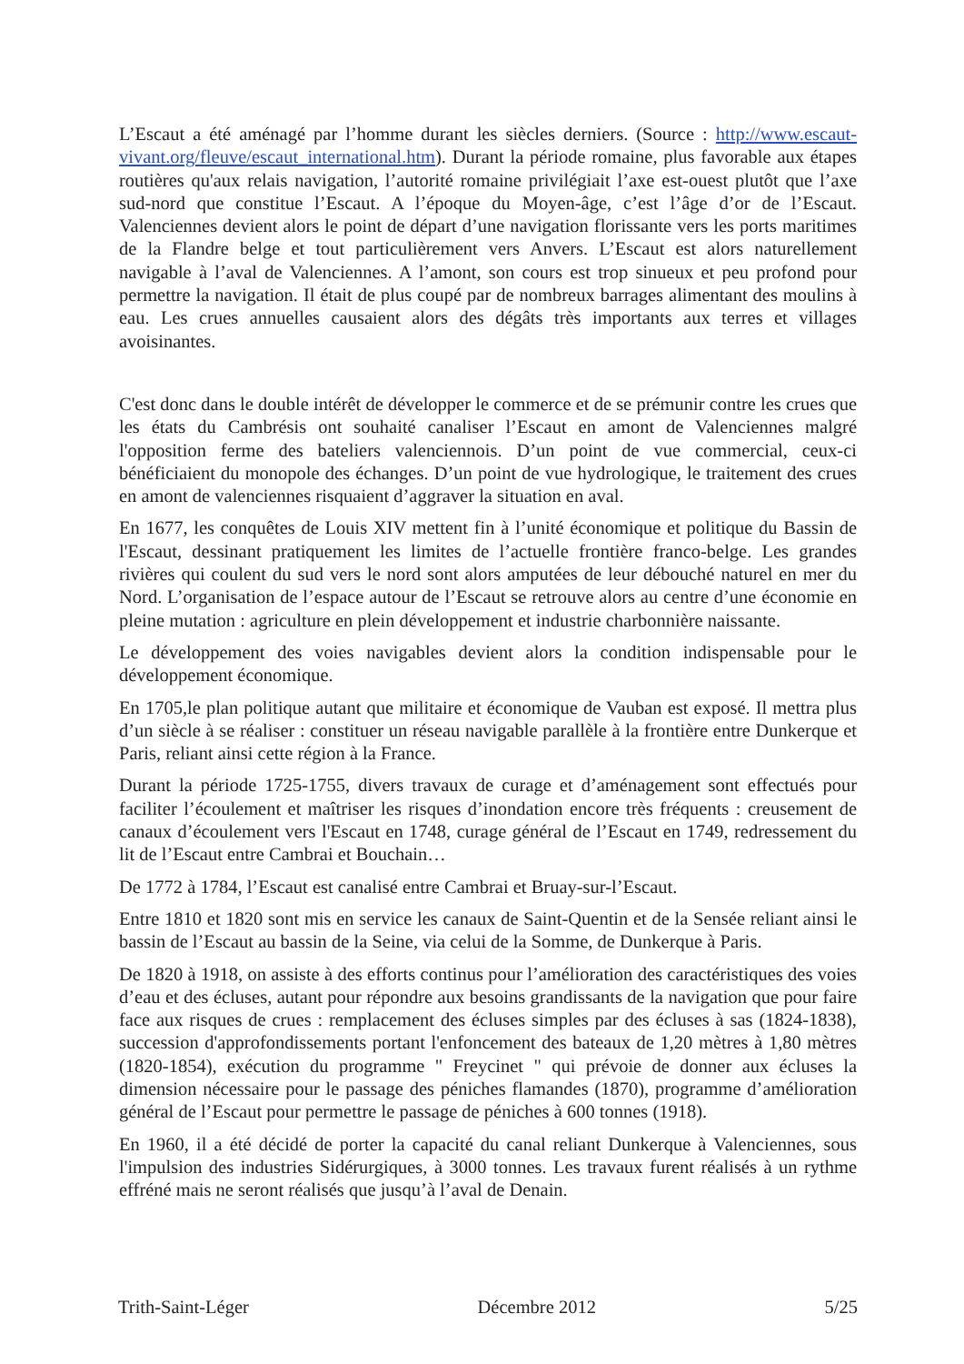L’Escaut a été aménagé par l’homme durant les siècles derniers. (Source : http://www.escaut-vivant.org/fleuve/escaut_international.htm). Durant la période romaine, plus favorable aux étapes routières qu'aux relais navigation, l’autorité romaine privilégiait l’axe est-ouest plutôt que l’axe sud-nord que constitue l’Escaut. A l’époque du Moyen-âge, c’est l’âge d’or de l’Escaut. Valenciennes devient alors le point de départ d’une navigation florissante vers les ports maritimes de la Flandre belge et tout particulièrement vers Anvers. L’Escaut est alors naturellement navigable à l’aval de Valenciennes. A l’amont, son cours est trop sinueux et peu profond pour permettre la navigation. Il était de plus coupé par de nombreux barrages alimentant des moulins à eau. Les crues annuelles causaient alors des dégâts très importants aux terres et villages avoisinantes.
C'est donc dans le double intérêt de développer le commerce et de se prémunir contre les crues que les états du Cambrésis ont souhaité canaliser l’Escaut en amont de Valenciennes malgré l'opposition ferme des bateliers valenciennois. D’un point de vue commercial, ceux-ci bénéficiaient du monopole des échanges. D’un point de vue hydrologique, le traitement des crues en amont de valenciennes risquaient d’aggraver la situation en aval.
En 1677, les conquêtes de Louis XIV mettent fin à l’unité économique et politique du Bassin de l'Escaut, dessinant pratiquement les limites de l’actuelle frontière franco-belge. Les grandes rivières qui coulent du sud vers le nord sont alors amputées de leur débouché naturel en mer du Nord. L’organisation de l’espace autour de l’Escaut se retrouve alors au centre d’une économie en pleine mutation : agriculture en plein développement et industrie charbonnière naissante.
Le développement des voies navigables devient alors la condition indispensable pour le développement économique.
En 1705,le plan politique autant que militaire et économique de Vauban est exposé. Il mettra plus d’un siècle à se réaliser : constituer un réseau navigable parallèle à la frontière entre Dunkerque et Paris, reliant ainsi cette région à la France.
Durant la période 1725-1755, divers travaux de curage et d’aménagement sont effectués pour faciliter l’écoulement et maîtriser les risques d’inondation encore très fréquents : creusement de canaux d’écoulement vers l'Escaut en 1748, curage général de l’Escaut en 1749, redressement du lit de l’Escaut entre Cambrai et Bouchain…
De 1772 à 1784, l’Escaut est canalisé entre Cambrai et Bruay-sur-l’Escaut.
Entre 1810 et 1820 sont mis en service les canaux de Saint-Quentin et de la Sensée reliant ainsi le bassin de l’Escaut au bassin de la Seine, via celui de la Somme, de Dunkerque à Paris.
De 1820 à 1918, on assiste à des efforts continus pour l’amélioration des caractéristiques des voies d’eau et des écluses, autant pour répondre aux besoins grandissants de la navigation que pour faire face aux risques de crues : remplacement des écluses simples par des écluses à sas (1824-1838), succession d'approfondissements portant l'enfoncement des bateaux de 1,20 mètres à 1,80 mètres (1820-1854), exécution du programme " Freycinet " qui prévoie de donner aux écluses la dimension nécessaire pour le passage des péniches flamandes (1870), programme d’amélioration général de l’Escaut pour permettre le passage de péniches à 600 tonnes (1918).
En 1960, il a été décidé de porter la capacité du canal reliant Dunkerque à Valenciennes, sous l'impulsion des industries Sidérurgiques, à 3000 tonnes. Les travaux furent réalisés à un rythme effréné mais ne seront réalisés que jusqu’à l’aval de Denain.
Trith-Saint-Léger Décembre 2012 5/25